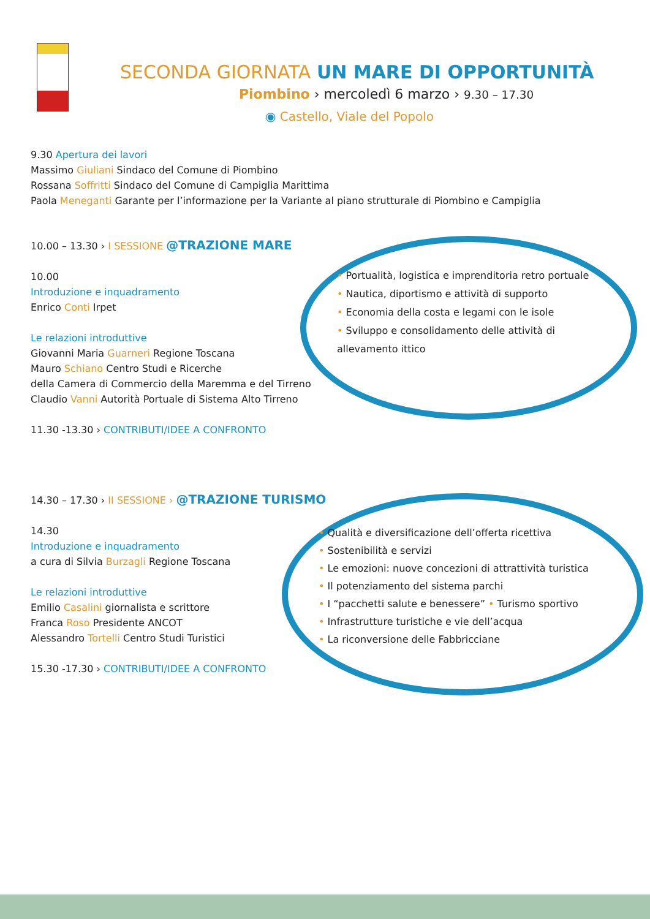SECONDA GIORNATA UN MARE DI OPPORTUNITÀ
Piombino › mercoledì 6 marzo › 9.30 – 17.30
◉ Castello, Viale del Popolo
9.30 Apertura dei lavori
Massimo Giuliani Sindaco del Comune di Piombino
Rossana Soffritti Sindaco del Comune di Campiglia Marittima
Paola Meneganti Garante per l’informazione per la Variante al piano strutturale di Piombino e Campiglia
10.00 – 13.30 › I SESSIONE @TRAZIONE MARE
10.00
Introduzione e inquadramento
Enrico Conti Irpet
Le relazioni introduttive
Giovanni Maria Guarneri Regione Toscana
Mauro Schiano Centro Studi e Ricerche
della Camera di Commercio della Maremma e del Tirreno
Claudio Vanni Autorità Portuale di Sistema Alto Tirreno
11.30 -13.30 › CONTRIBUTI/IDEE A CONFRONTO
• Portualità, logistica e imprenditoria retro portuale
• Nautica, diportismo e attività di supporto
• Economia della costa e legami con le isole
• Sviluppo e consolidamento delle attività di allevamento ittico
14.30 – 17.30 › II SESSIONE › @TRAZIONE TURISMO
14.30
Introduzione e inquadramento
a cura di Silvia Burzagli Regione Toscana
Le relazioni introduttive
Emilio Casalini giornalista e scrittore
Franca Roso Presidente ANCOT
Alessandro Tortelli Centro Studi Turistici
15.30 -17.30 › CONTRIBUTI/IDEE A CONFRONTO
• Qualità e diversificazione dell’offerta ricettiva
• Sostenibilità e servizi
• Le emozioni: nuove concezioni di attrattività turistica
• Il potenziamento del sistema parchi
• I “pacchetti salute e benessere” • Turismo sportivo
• Infrastrutture turistiche e vie dell’acqua
• La riconversione delle Fabbricciane